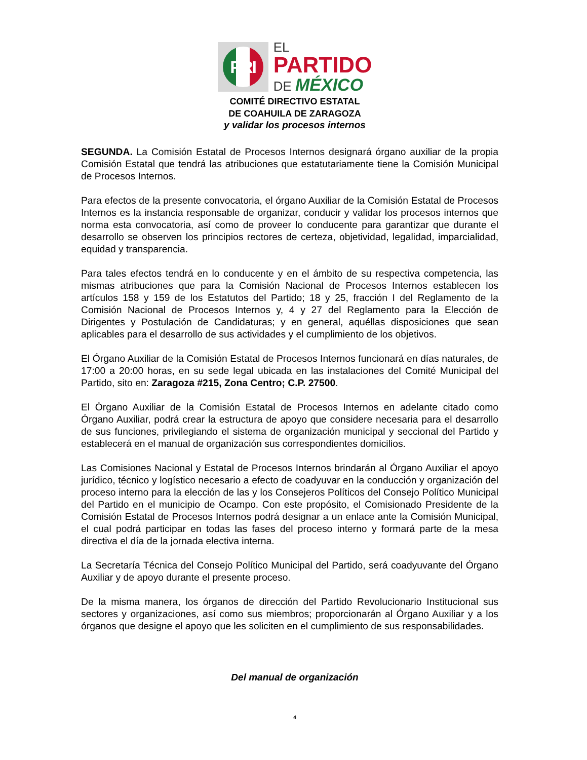PRI
EL
PARTIDO
DE MÉXICO
COMITÉ DIRECTIVO ESTATAL
DE COAHUILA DE ZARAGOZA
y validar los procesos internos
SEGUNDA. La Comisión Estatal de Procesos Internos designará órgano auxiliar de la propia Comisión Estatal que tendrá las atribuciones que estatutariamente tiene la Comisión Municipal de Procesos Internos.
Para efectos de la presente convocatoria, el órgano Auxiliar de la Comisión Estatal de Procesos Internos es la instancia responsable de organizar, conducir y validar los procesos internos que norma esta convocatoria, así como de proveer lo conducente para garantizar que durante el desarrollo se observen los principios rectores de certeza, objetividad, legalidad, imparcialidad, equidad y transparencia.
Para tales efectos tendrá en lo conducente y en el ámbito de su respectiva competencia, las mismas atribuciones que para la Comisión Nacional de Procesos Internos establecen los artículos 158 y 159 de los Estatutos del Partido; 18 y 25, fracción I del Reglamento de la Comisión Nacional de Procesos Internos y, 4 y 27 del Reglamento para la Elección de Dirigentes y Postulación de Candidaturas; y en general, aquéllas disposiciones que sean aplicables para el desarrollo de sus actividades y el cumplimiento de los objetivos.
El Órgano Auxiliar de la Comisión Estatal de Procesos Internos funcionará en días naturales, de 17:00 a 20:00 horas, en su sede legal ubicada en las instalaciones del Comité Municipal del Partido, sito en: Zaragoza #215, Zona Centro; C.P. 27500.
El Órgano Auxiliar de la Comisión Estatal de Procesos Internos en adelante citado como Órgano Auxiliar, podrá crear la estructura de apoyo que considere necesaria para el desarrollo de sus funciones, privilegiando el sistema de organización municipal y seccional del Partido y establecerá en el manual de organización sus correspondientes domicilios.
Las Comisiones Nacional y Estatal de Procesos Internos brindarán al Órgano Auxiliar el apoyo jurídico, técnico y logístico necesario a efecto de coadyuvar en la conducción y organización del proceso interno para la elección de las y los Consejeros Políticos del Consejo Político Municipal del Partido en el municipio de Ocampo. Con este propósito, el Comisionado Presidente de la Comisión Estatal de Procesos Internos podrá designar a un enlace ante la Comisión Municipal, el cual podrá participar en todas las fases del proceso interno y formará parte de la mesa directiva el día de la jornada electiva interna.
La Secretaría Técnica del Consejo Político Municipal del Partido, será coadyuvante del Órgano Auxiliar y de apoyo durante el presente proceso.
De la misma manera, los órganos de dirección del Partido Revolucionario Institucional sus sectores y organizaciones, así como sus miembros; proporcionarán al Órgano Auxiliar y a los órganos que designe el apoyo que les soliciten en el cumplimiento de sus responsabilidades.
Del manual de organización
4